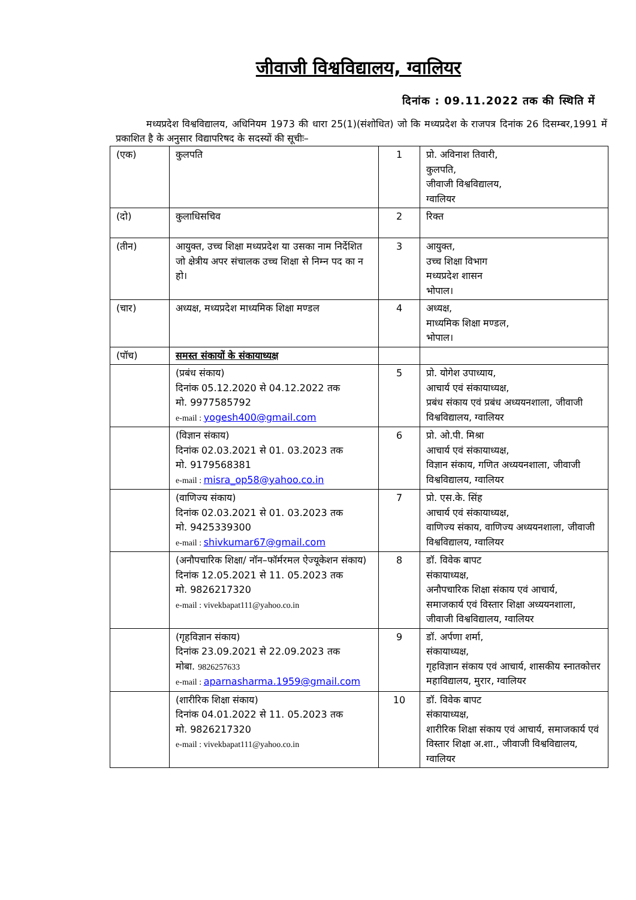जीवाजी विश्वविद्यालय, ग्वालियर
दिनांक : 09.11.2022 तक की स्थिति में
मध्यप्रदेश विश्वविद्यालय, अधिनियम 1973 की धारा 25(1)(संशोधित) जो कि मध्यप्रदेश के राजपत्र दिनांक 26 दिसम्बर,1991 में प्रकाशित है के अनुसार विद्यापरिषद के सदस्यों की सूचीः–
| (एक) | कुलपति | 1 | प्रो. अविनाश तिवारी, कुलपति, जीवाजी विश्वविद्यालय, ग्वालियर |
| (दो) | कुलाधिसचिव | 2 | रिक्त |
| (तीन) | आयुक्त, उच्च शिक्षा मध्यप्रदेश या उसका नाम निर्देशित जो क्षेत्रीय अपर संचालक उच्च शिक्षा से निम्न पद का न हो। | 3 | आयुक्त, उच्च शिक्षा विभाग मध्यप्रदेश शासन भोपाल। |
| (चार) | अध्यक्ष, मध्यप्रदेश माध्यमिक शिक्षा मण्डल | 4 | अध्यक्ष, माध्यमिक शिक्षा मण्डल, भोपाल। |
| (पॉच) | समस्त संकायों के संकायाध्यक्ष | | |
| | (प्रबंध संकाय) दिनांक 05.12.2020 से 04.12.2022 तक मो. 9977585792 e-mail : yogesh400@gmail.com | 5 | प्रो. योगेश उपाध्याय, आचार्य एवं संकायाध्यक्ष, प्रबंध संकाय एवं प्रबंध अध्ययनशाला, जीवाजी विश्वविद्यालय, ग्वालियर |
| | (विज्ञान संकाय) दिनांक 02.03.2021 से 01. 03.2023 तक मो. 9179568381 e-mail : misra_op58@yahoo.co.in | 6 | प्रो. ओ.पी. मिश्रा आचार्य एवं संकायाध्यक्ष, विज्ञान संकाय, गणित अध्ययनशाला, जीवाजी विश्वविद्यालय, ग्वालियर |
| | (वाणिज्य संकाय) दिनांक 02.03.2021 से 01. 03.2023 तक मो. 9425339300 e-mail : shivkumar67@gmail.com | 7 | प्रो. एस.के. सिंह आचार्य एवं संकायाध्यक्ष, वाणिज्य संकाय, वाणिज्य अध्ययनशाला, जीवाजी विश्वविद्यालय, ग्वालियर |
| | (अनौपचारिक शिक्षा/ नॉन–फॉर्मरमल ऐज्यूकेशन संकाय) दिनांक 12.05.2021 से 11. 05.2023 तक मो. 9826217320 e-mail : vivekbapat111@yahoo.co.in | 8 | डॉ. विवेक बापट संकायाध्यक्ष, अनौपचारिक शिक्षा संकाय एवं आचार्य, समाजकार्य एवं विस्तार शिक्षा अध्ययनशाला, जीवाजी विश्वविद्यालय, ग्वालियर |
| | (गृहविज्ञान संकाय) दिनांक 23.09.2021 से 22.09.2023 तक मोबा. 9826257633 e-mail : aparnasharma.1959@gmail.com | 9 | डॉ. अर्पणा शर्मा, संकायाध्यक्ष, गृहविज्ञान संकाय एवं आचार्य, शासकीय स्नातकोत्तर महाविद्यालय, मुरार, ग्वालियर |
| | (शारीरिक शिक्षा संकाय) दिनांक 04.01.2022 से 11. 05.2023 तक मो. 9826217320 e-mail : vivekbapat111@yahoo.co.in | 10 | डॉ. विवेक बापट संकायाध्यक्ष, शारीरिक शिक्षा संकाय एवं आचार्य, समाजकार्य एवं विस्तार शिक्षा अ.शा., जीवाजी विश्वविद्यालय, ग्वालियर |